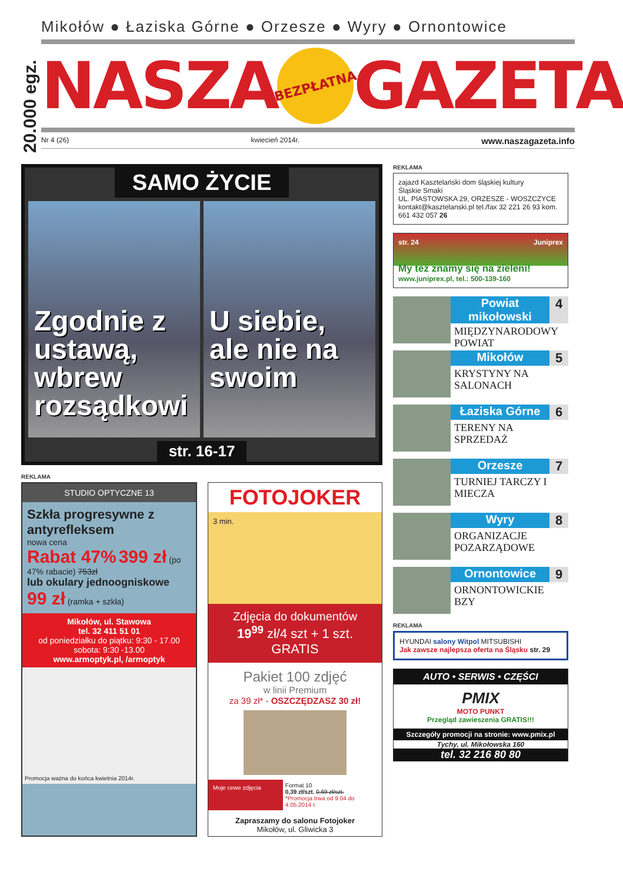20.000 egz.
Mikołów ● Łaziska Górne ● Orzesze ● Wyry ● Ornontowice
NASZA BEZPŁATNA GAZETA
Nr 4 (26) kwiecień 2014r. www.naszagazeta.info
SAMO ŻYCIE
Zgodnie z ustawą, wbrew rozsądkowi
U siebie, ale nie na swoim
str. 16-17
REKLAMA
STUDIO OPTYCZNE 13
Szkła progresywne z antyrefleksem
nowa cena
Rabat 47% 399 zł (po 47% rabacie) 753zł
lub okulary jednoogniskowe 99 zł (ramka + szkła)
Mikołów, ul. Stawowa
tel. 32 411 51 01
od poniedziałku do piątku: 9:30 - 17.00
sobota: 9:30 -13.00
www.armoptyk.pl, /armoptyk
Promocja ważna do końca kwietnia 2014r.
FOTOJOKER
3 min.
Zdjęcia do dokumentów
19<sup>99</sup> zł/4 szt + 1 szt. GRATIS
Pakiet 100 zdjęć
w linii Premium
za 39 zł* - OSZCZĘDZASZ 30 zł!
Moje cewe zdjęcia
Format 10
0,39 zł/szt. 0,69 zł/szt.
*Promocja trwa od 9.04 do 4.05.2014 r.
Zapraszamy do salonu Fotojoker
Mikołów, ul. Gliwicka 3
REKLAMA
zajazd Kasztelański dom śląskiej kultury
Śląskie Smaki
UL. PIASTOWSKA 29, ORZESZE - WOSZCZYCE
kontakt@kasztelanski.pl tel./fax 32 221 26 93 kom. 661 432 057 26
str. 24 Juniprex
My też znamy się na zieleni!
www.juniprex.pl, tel.: 500-139-160
Powiat mikołowski 4
MIĘDZYNARODOWY POWIAT
Mikołów 5
KRYSTYNY NA SALONACH
Łaziska Górne 6
TERENY NA SPRZEDAŻ
Orzesze 7
TURNIEJ TARCZY I MIECZA
Wyry 8
ORGANIZACJE POZARZĄDOWE
Ornontowice 9
ORNONTOWICKIE BZY
REKLAMA
HYUNDAI salony Witpol MITSUBISHI
Jak zawsze najlepsza oferta na Śląsku str. 29
AUTO • SERWIS • CZĘŚCI
PMIX
MOTO PUNKT
Przegląd zawieszenia GRATIS!!!
Szczegóły promocji na stronie: www.pmix.pl
Tychy, ul. Mikołowska 160
tel. 32 216 80 80